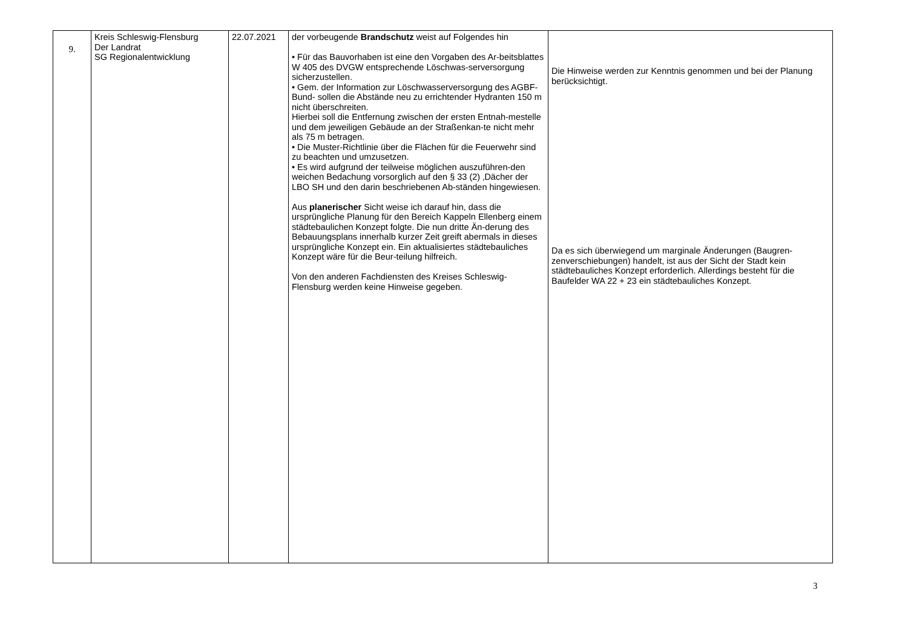| 9. | Kreis Schleswig-Flensburg Der Landrat SG Regionalentwicklung | 22.07.2021 | der vorbeugende Brandschutz weist auf Folgendes hin • Für das Bauvorhaben ist eine den Vorgaben des Ar-beitsblattes W 405 des DVGW entsprechende Löschwas-serversorgung sicherzustellen. • Gem. der Information zur Löschwasserversorgung des AGBF-Bund- sollen die Abstände neu zu errichtender Hydranten 150 m nicht überschreiten. Hierbei soll die Entfernung zwischen der ersten Entnah-mestelle und dem jeweiligen Gebäude an der Straßenkan-te nicht mehr als 75 m betragen. • Die Muster-Richtlinie über die Flächen für die Feuerwehr sind zu beachten und umzusetzen. • Es wird aufgrund der teilweise möglichen auszuführen-den weichen Bedachung vorsorglich auf den § 33 (2) ‚Dächer der LBO SH und den darin beschriebenen Ab-ständen hingewiesen. Aus planerischer Sicht weise ich darauf hin, dass die ursprüngliche Planung für den Bereich Kappeln Ellenberg einem städtebaulichen Konzept folgte. Die nun dritte Än-derung des Bebauungsplans innerhalb kurzer Zeit greift abermals in dieses ursprüngliche Konzept ein. Ein aktualisiertes städtebauliches Konzept wäre für die Beur-teilung hilfreich. Von den anderen Fachdiensten des Kreises Schleswig-Flensburg werden keine Hinweise gegeben. | Die Hinweise werden zur Kenntnis genommen und bei der Planung berücksichtigt. Da es sich überwiegend um marginale Änderungen (Baugren-zenverschiebungen) handelt, ist aus der Sicht der Stadt kein städtebauliches Konzept erforderlich. Allerdings besteht für die Baufelder WA 22 + 23 ein städtebauliches Konzept. |
3